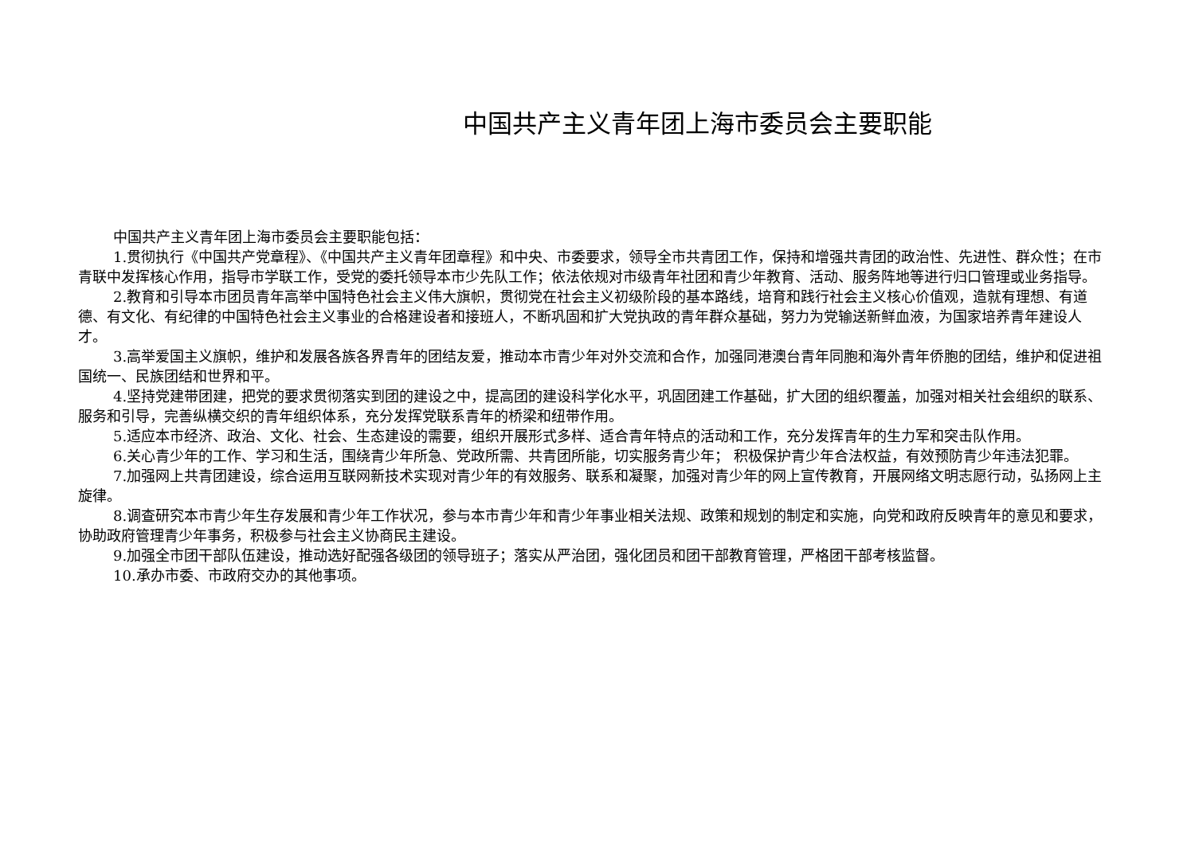中国共产主义青年团上海市委员会主要职能
中国共产主义青年团上海市委员会主要职能包括：
1.贯彻执行《中国共产党章程》、《中国共产主义青年团章程》和中央、市委要求，领导全市共青团工作，保持和增强共青团的政治性、先进性、群众性；在市青联中发挥核心作用，指导市学联工作，受党的委托领导本市少先队工作；依法依规对市级青年社团和青少年教育、活动、服务阵地等进行归口管理或业务指导。
2.教育和引导本市团员青年高举中国特色社会主义伟大旗帜，贯彻党在社会主义初级阶段的基本路线，培育和践行社会主义核心价值观，造就有理想、有道德、有文化、有纪律的中国特色社会主义事业的合格建设者和接班人，不断巩固和扩大党执政的青年群众基础，努力为党输送新鲜血液，为国家培养青年建设人才。
3.高举爱国主义旗帜，维护和发展各族各界青年的团结友爱，推动本市青少年对外交流和合作，加强同港澳台青年同胞和海外青年侨胞的团结，维护和促进祖国统一、民族团结和世界和平。
4.坚持党建带团建，把党的要求贯彻落实到团的建设之中，提高团的建设科学化水平，巩固团建工作基础，扩大团的组织覆盖，加强对相关社会组织的联系、服务和引导，完善纵横交织的青年组织体系，充分发挥党联系青年的桥梁和纽带作用。
5.适应本市经济、政治、文化、社会、生态建设的需要，组织开展形式多样、适合青年特点的活动和工作，充分发挥青年的生力军和突击队作用。
6.关心青少年的工作、学习和生活，围绕青少年所急、党政所需、共青团所能，切实服务青少年； 积极保护青少年合法权益，有效预防青少年违法犯罪。
7.加强网上共青团建设，综合运用互联网新技术实现对青少年的有效服务、联系和凝聚，加强对青少年的网上宣传教育，开展网络文明志愿行动，弘扬网上主旋律。
8.调查研究本市青少年生存发展和青少年工作状况，参与本市青少年和青少年事业相关法规、政策和规划的制定和实施，向党和政府反映青年的意见和要求，协助政府管理青少年事务，积极参与社会主义协商民主建设。
9.加强全市团干部队伍建设，推动选好配强各级团的领导班子；落实从严治团，强化团员和团干部教育管理，严格团干部考核监督。
10.承办市委、市政府交办的其他事项。